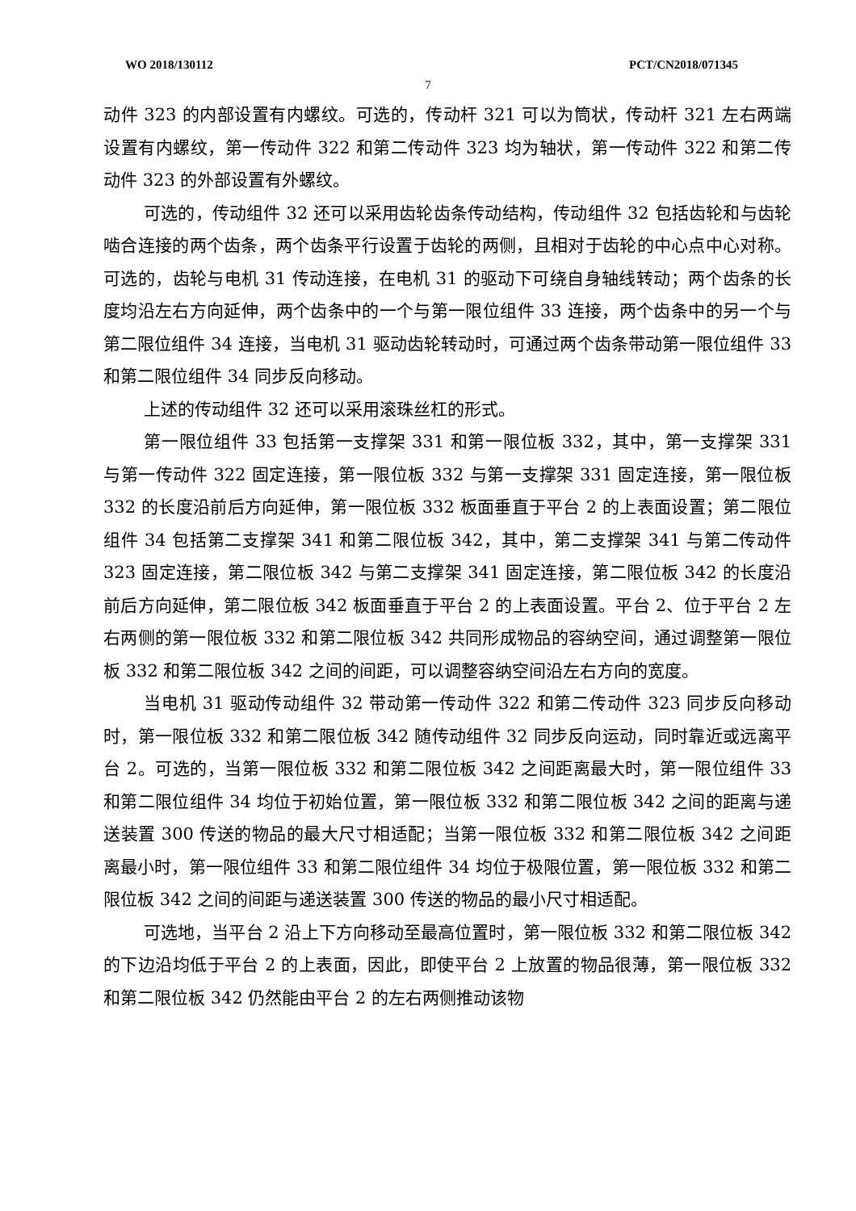WO 2018/130112 PCT/CN2018/071345
7
动件 323 的内部设置有内螺纹。可选的，传动杆 321 可以为筒状，传动杆 321 左右两端设置有内螺纹，第一传动件 322 和第二传动件 323 均为轴状，第一传动件 322 和第二传动件 323 的外部设置有外螺纹。
可选的，传动组件 32 还可以采用齿轮齿条传动结构，传动组件 32 包括齿轮和与齿轮啮合连接的两个齿条，两个齿条平行设置于齿轮的两侧，且相对于齿轮的中心点中心对称。可选的，齿轮与电机 31 传动连接，在电机 31 的驱动下可绕自身轴线转动；两个齿条的长度均沿左右方向延伸，两个齿条中的一个与第一限位组件 33 连接，两个齿条中的另一个与第二限位组件 34 连接，当电机 31 驱动齿轮转动时，可通过两个齿条带动第一限位组件 33 和第二限位组件 34 同步反向移动。
上述的传动组件 32 还可以采用滚珠丝杠的形式。
第一限位组件 33 包括第一支撑架 331 和第一限位板 332，其中，第一支撑架 331 与第一传动件 322 固定连接，第一限位板 332 与第一支撑架 331 固定连接，第一限位板 332 的长度沿前后方向延伸，第一限位板 332 板面垂直于平台 2 的上表面设置；第二限位组件 34 包括第二支撑架 341 和第二限位板 342，其中，第二支撑架 341 与第二传动件 323 固定连接，第二限位板 342 与第二支撑架 341 固定连接，第二限位板 342 的长度沿前后方向延伸，第二限位板 342 板面垂直于平台 2 的上表面设置。平台 2、位于平台 2 左右两侧的第一限位板 332 和第二限位板 342 共同形成物品的容纳空间，通过调整第一限位板 332 和第二限位板 342 之间的间距，可以调整容纳空间沿左右方向的宽度。
当电机 31 驱动传动组件 32 带动第一传动件 322 和第二传动件 323 同步反向移动时，第一限位板 332 和第二限位板 342 随传动组件 32 同步反向运动，同时靠近或远离平台 2。可选的，当第一限位板 332 和第二限位板 342 之间距离最大时，第一限位组件 33 和第二限位组件 34 均位于初始位置，第一限位板 332 和第二限位板 342 之间的距离与递送装置 300 传送的物品的最大尺寸相适配；当第一限位板 332 和第二限位板 342 之间距离最小时，第一限位组件 33 和第二限位组件 34 均位于极限位置，第一限位板 332 和第二限位板 342 之间的间距与递送装置 300 传送的物品的最小尺寸相适配。
可选地，当平台 2 沿上下方向移动至最高位置时，第一限位板 332 和第二限位板 342 的下边沿均低于平台 2 的上表面，因此，即使平台 2 上放置的物品很薄，第一限位板 332 和第二限位板 342 仍然能由平台 2 的左右两侧推动该物